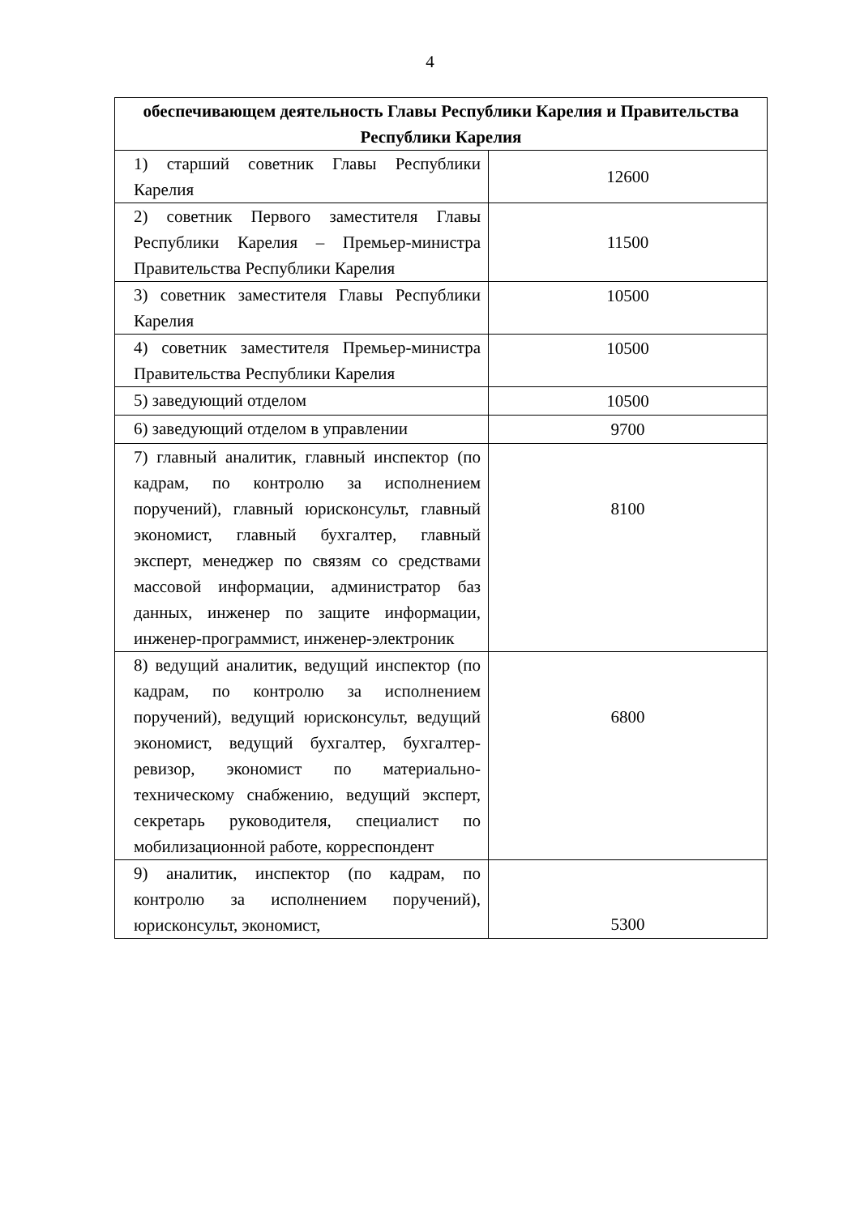4
| обеспечивающем деятельность Главы Республики Карелия и Правительства Республики Карелия | |
| --- | --- |
| 1) старший советник Главы Республики Карелия | 12600 |
| 2) советник Первого заместителя Главы Республики Карелия – Премьер-министра Правительства Республики Карелия | 11500 |
| 3) советник заместителя Главы Республики Карелия | 10500 |
| 4) советник заместителя Премьер-министра Правительства Республики Карелия | 10500 |
| 5) заведующий отделом | 10500 |
| 6) заведующий отделом в управлении | 9700 |
| 7) главный аналитик, главный инспектор (по кадрам, по контролю за исполнением поручений), главный юрисконсульт, главный экономист, главный бухгалтер, главный эксперт, менеджер по связям со средствами массовой информации, администратор баз данных, инженер по защите информации, инженер-программист, инженер-электроник | 8100 |
| 8) ведущий аналитик, ведущий инспектор (по кадрам, по контролю за исполнением поручений), ведущий юрисконсульт, ведущий экономист, ведущий бухгалтер, бухгалтер-ревизор, экономист по материально-техническому снабжению, ведущий эксперт, секретарь руководителя, специалист по мобилизационной работе, корреспондент | 6800 |
| 9) аналитик, инспектор (по кадрам, по контролю за исполнением поручений), юрисконсульт, экономист, | 5300 |